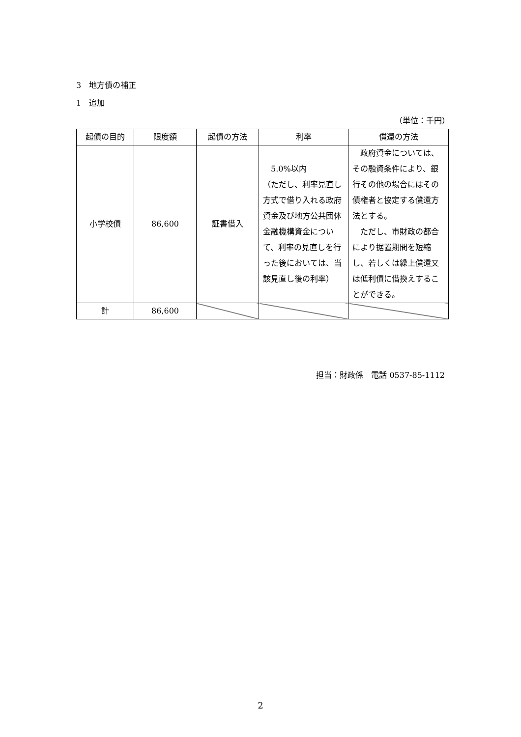3　地方債の補正
1　追加
（単位：千円）
| 起債の目的 | 限度額 | 起債の方法 | 利率 | 償還の方法 |
| --- | --- | --- | --- | --- |
| 小学校債 | 86,600 | 証書借入 | 5.0%以内 （ただし、利率見直し方式で借り入れる政府資金及び地方公共団体金融機構資金について、利率の見直しを行った後においては、当該見直し後の利率） | 政府資金については、その融資条件により、銀行その他の場合にはその債権者と協定する償還方法とする。 ただし、市財政の都合により据置期間を短縮し、若しくは繰上償還又は低利債に借換えすることができる。 |
| 計 | 86,600 | | | |
担当：財政係　電話 0537-85-1112
2